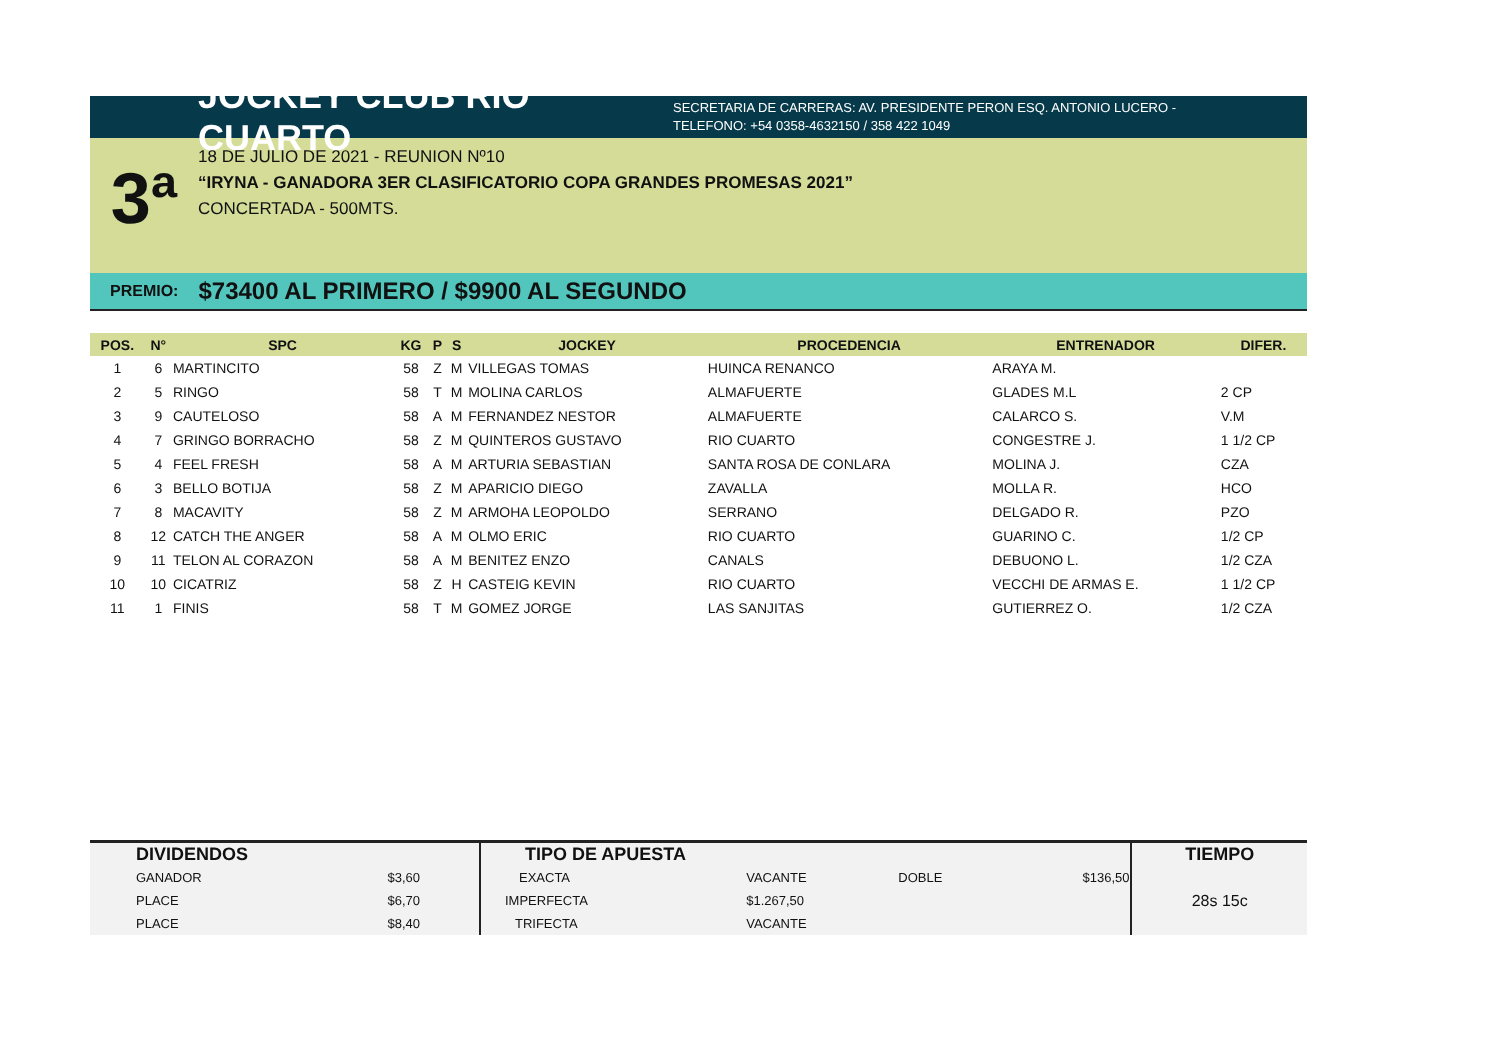JOCKEY CLUB RIO CUARTO
SECRETARIA DE CARRERAS: AV. PRESIDENTE PERON ESQ. ANTONIO LUCERO -
TELEFONO: +54 0358-4632150 / 358 422 1049
3ª
18 DE JULIO DE 2021 - REUNION Nº10
“IRYNA - GANADORA 3ER CLASIFICATORIO COPA GRANDES PROMESAS 2021”
CONCERTADA - 500MTS.
PREMIO: $73400 AL PRIMERO / $9900 AL SEGUNDO
| POS. | N° | SPC | KG | P | S | JOCKEY | PROCEDENCIA | ENTRENADOR | DIFER. |
| --- | --- | --- | --- | --- | --- | --- | --- | --- | --- |
| 1 | 6 | MARTINCITO | 58 | Z | M | VILLEGAS TOMAS | HUINCA RENANCO | ARAYA M. | |
| 2 | 5 | RINGO | 58 | T | M | MOLINA CARLOS | ALMAFUERTE | GLADES M.L | 2 CP |
| 3 | 9 | CAUTELOSO | 58 | A | M | FERNANDEZ NESTOR | ALMAFUERTE | CALARCO S. | V.M |
| 4 | 7 | GRINGO BORRACHO | 58 | Z | M | QUINTEROS GUSTAVO | RIO CUARTO | CONGESTRE J. | 1 1/2 CP |
| 5 | 4 | FEEL FRESH | 58 | A | M | ARTURIA SEBASTIAN | SANTA ROSA DE CONLARA | MOLINA J. | CZA |
| 6 | 3 | BELLO BOTIJA | 58 | Z | M | APARICIO DIEGO | ZAVALLA | MOLLA R. | HCO |
| 7 | 8 | MACAVITY | 58 | Z | M | ARMOHA LEOPOLDO | SERRANO | DELGADO R. | PZO |
| 8 | 12 | CATCH THE ANGER | 58 | A | M | OLMO ERIC | RIO CUARTO | GUARINO C. | 1/2 CP |
| 9 | 11 | TELON AL CORAZON | 58 | A | M | BENITEZ ENZO | CANALS | DEBUONO L. | 1/2 CZA |
| 10 | 10 | CICATRIZ | 58 | Z | H | CASTEIG KEVIN | RIO CUARTO | VECCHI DE ARMAS E. | 1 1/2 CP |
| 11 | 1 | FINIS | 58 | T | M | GOMEZ JORGE | LAS SANJITAS | GUTIERREZ O. | 1/2 CZA |
| DIVIDENDOS | | TIPO DE APUESTA | | | | TIEMPO |
| GANADOR | $3,60 | EXACTA | VACANTE | DOBLE | $136,50 | 28s 15c |
| PLACE | $6,70 | IMPERFECTA | $1.267,50 | | | |
| PLACE | $8,40 | TRIFECTA | VACANTE | | | |